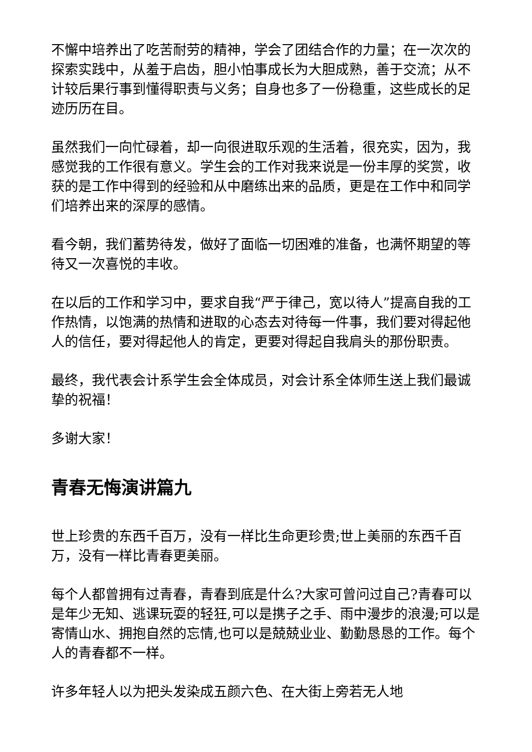不懈中培养出了吃苦耐劳的精神，学会了团结合作的力量；在一次次的探索实践中，从羞于启齿，胆小怕事成长为大胆成熟，善于交流；从不计较后果行事到懂得职责与义务；自身也多了一份稳重，这些成长的足迹历历在目。
虽然我们一向忙碌着，却一向很进取乐观的生活着，很充实，因为，我感觉我的工作很有意义。学生会的工作对我来说是一份丰厚的奖赏，收获的是工作中得到的经验和从中磨练出来的品质，更是在工作中和同学们培养出来的深厚的感情。
看今朝，我们蓄势待发，做好了面临一切困难的准备，也满怀期望的等待又一次喜悦的丰收。
在以后的工作和学习中，要求自我“严于律己，宽以待人”提高自我的工作热情，以饱满的热情和进取的心态去对待每一件事，我们要对得起他人的信任，要对得起他人的肯定，更要对得起自我肩头的那份职责。
最终，我代表会计系学生会全体成员，对会计系全体师生送上我们最诚挚的祝福！
多谢大家！
青春无悔演讲篇九
世上珍贵的东西千百万，没有一样比生命更珍贵;世上美丽的东西千百万，没有一样比青春更美丽。
每个人都曾拥有过青春，青春到底是什么?大家可曾问过自己?青春可以是年少无知、逃课玩耍的轻狂,可以是携子之手、雨中漫步的浪漫;可以是寄情山水、拥抱自然的忘情,也可以是兢兢业业、勤勤恳恳的工作。每个人的青春都不一样。
许多年轻人以为把头发染成五颜六色、在大街上旁若无人地